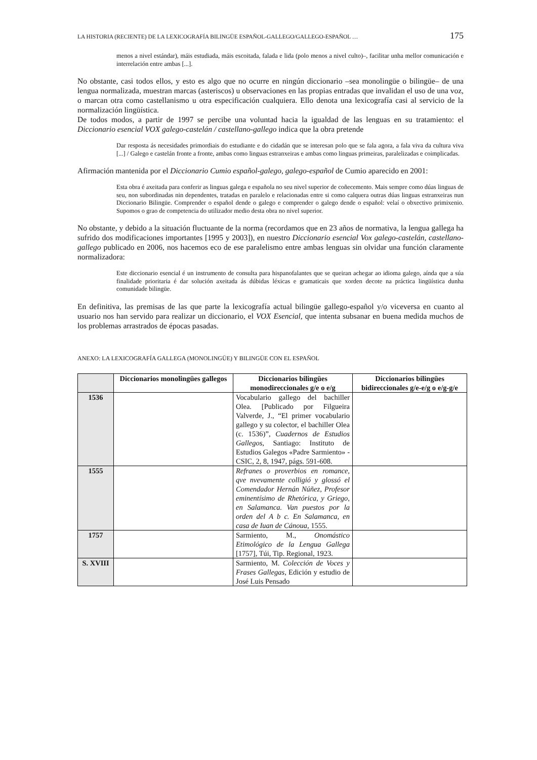LA HISTORIA (RECIENTE) DE LA LEXICOGRAFÍA BILINGÜE ESPAÑOL-GALLEGO/GALLEGO-ESPAÑOL … 175
menos a nivel estándar), máis estudiada, máis escoitada, falada e lida (polo menos a nivel culto)–, facilitar unha mellor comunicación e interrelación entre ambas [...].
No obstante, casi todos ellos, y esto es algo que no ocurre en ningún diccionario –sea monolingüe o bilingüe– de una lengua normalizada, muestran marcas (asteriscos) u observaciones en las propias entradas que invalidan el uso de una voz, o marcan otra como castellanismo u otra especificación cualquiera. Ello denota una lexicografía casi al servicio de la normalización lingüística.
De todos modos, a partir de 1997 se percibe una voluntad hacia la igualdad de las lenguas en su tratamiento: el Diccionario esencial VOX galego-castelán / castellano-gallego indica que la obra pretende
Dar resposta ás necesidades primordiais do estudiante e do cidadán que se interesan polo que se fala agora, a fala viva da cultura viva [...] / Galego e castelán fronte a fronte, ambas como linguas estranxeiras e ambas como linguas primeiras, paralelizadas e coimplicadas.
Afirmación mantenida por el Diccionario Cumio español-galego, galego-español de Cumio aparecido en 2001:
Esta obra é axeitada para conferir as linguas galega e española no seu nivel superior de coñecemento. Mais sempre como dúas linguas de seu, non subordinadas nin dependentes, tratadas en paralelo e relacionadas entre si como calquera outras dúas linguas estranxeiras nun Diccionario Bilingüe. Comprender o español dende o galego e comprender o galego dende o español: velaí o obxectivo primixenio. Supomos o grao de competencia do utilizador medio desta obra no nivel superior.
No obstante, y debido a la situación fluctuante de la norma (recordamos que en 23 años de normativa, la lengua gallega ha sufrido dos modificaciones importantes [1995 y 2003]), en nuestro Diccionario esencial Vox galego-castelán, castellano-gallego publicado en 2006, nos hacemos eco de ese paralelismo entre ambas lenguas sin olvidar una función claramente normalizadora:
Este diccionario esencial é un instrumento de consulta para hispanofalantes que se queiran achegar ao idioma galego, aínda que a súa finalidade prioritaria é dar solución axeitada ás dúbidas léxicas e gramaticais que xorden decote na práctica lingüística dunha comunidade bilingüe.
En definitiva, las premisas de las que parte la lexicografía actual bilingüe gallego-español y/o viceversa en cuanto al usuario nos han servido para realizar un diccionario, el VOX Esencial, que intenta subsanar en buena medida muchos de los problemas arrastrados de épocas pasadas.
ANEXO: LA LEXICOGRAFÍA GALLEGA (MONOLINGÜE) Y BILINGÜE CON EL ESPAÑOL
| | Diccionarios monolingües gallegos | Diccionarios bilingües monodireccionales g/e o e/g | Diccionarios bilingües bidireccionales g/e-e/g o e/g-g/e |
| --- | --- | --- | --- |
| 1536 | | Vocabulario gallego del bachiller Olea. [Publicado por Filgueira Valverde, J., “El primer vocabulario gallego y su colector, el bachiller Olea (c. 1536)”, Cuadernos de Estudios Gallegos , Santiago: Instituto de Estudios Galegos «Padre Sarmiento» - CSIC, 2, 8, 1947, págs. 591-608. | |
| 1555 | | Refranes o proverbios en romance, qve nvevamente colligió y glossó el Comendador Hernán Núñez, Profesor eminentísimo de Rhetórica, y Griego, en Salamanca. Van puestos por la orden del A b c. En Salamanca, en casa de Iuan de Cánoua , 1555. | |
| 1757 | | Sarmiento, M., Onomástico Etimológico de la Lengua Gallega [1757], Túi, Tip. Regional, 1923. | |
| S. XVIII | | Sarmiento, M. Colección de Voces y Frases Gallegas , Edición y estudio de José Luis Pensado | |